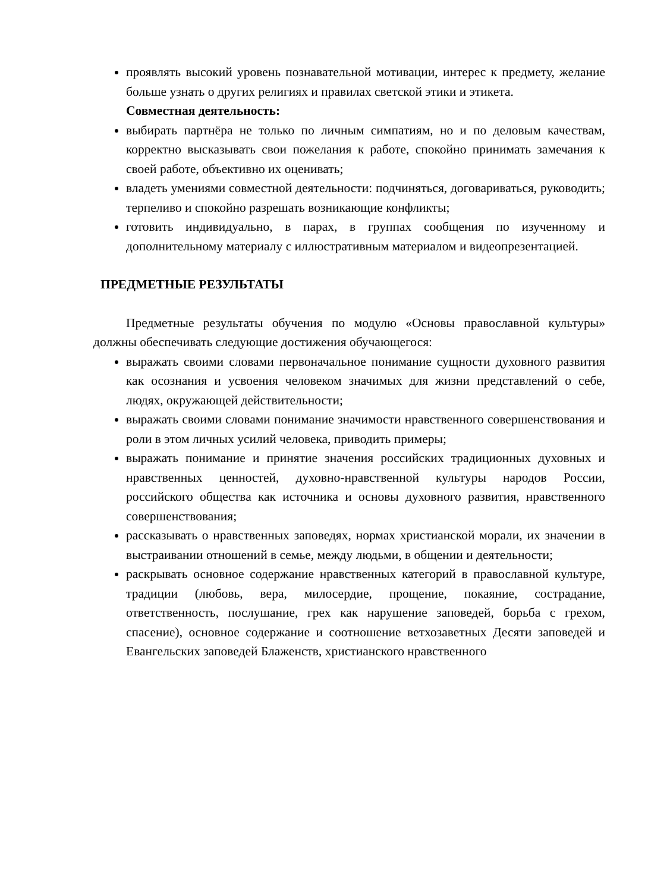проявлять высокий уровень познавательной мотивации, интерес к предмету, желание больше узнать о других религиях и правилах светской этики и этикета.
Совместная деятельность:
выбирать партнёра не только по личным симпатиям, но и по деловым качествам, корректно высказывать свои пожелания к работе, спокойно принимать замечания к своей работе, объективно их оценивать;
владеть умениями совместной деятельности: подчиняться, договариваться, руководить; терпеливо и спокойно разрешать возникающие конфликты;
готовить индивидуально, в парах, в группах сообщения по изученному и дополнительному материалу с иллюстративным материалом и видеопрезентацией.
ПРЕДМЕТНЫЕ РЕЗУЛЬТАТЫ
Предметные результаты обучения по модулю «Основы православной культуры» должны обеспечивать следующие достижения обучающегося:
выражать своими словами первоначальное понимание сущности духовного развития как осознания и усвоения человеком значимых для жизни представлений о себе, людях, окружающей действительности;
выражать своими словами понимание значимости нравственного совершенствования и роли в этом личных усилий человека, приводить примеры;
выражать понимание и принятие значения российских традиционных духовных и нравственных ценностей, духовно-нравственной культуры народов России, российского общества как источника и основы духовного развития, нравственного совершенствования;
рассказывать о нравственных заповедях, нормах христианской морали, их значении в выстраивании отношений в семье, между людьми, в общении и деятельности;
раскрывать основное содержание нравственных категорий в православной культуре, традиции (любовь, вера, милосердие, прощение, покаяние, сострадание, ответственность, послушание, грех как нарушение заповедей, борьба с грехом, спасение), основное содержание и соотношение ветхозаветных Десяти заповедей и Евангельских заповедей Блаженств, христианского нравственного